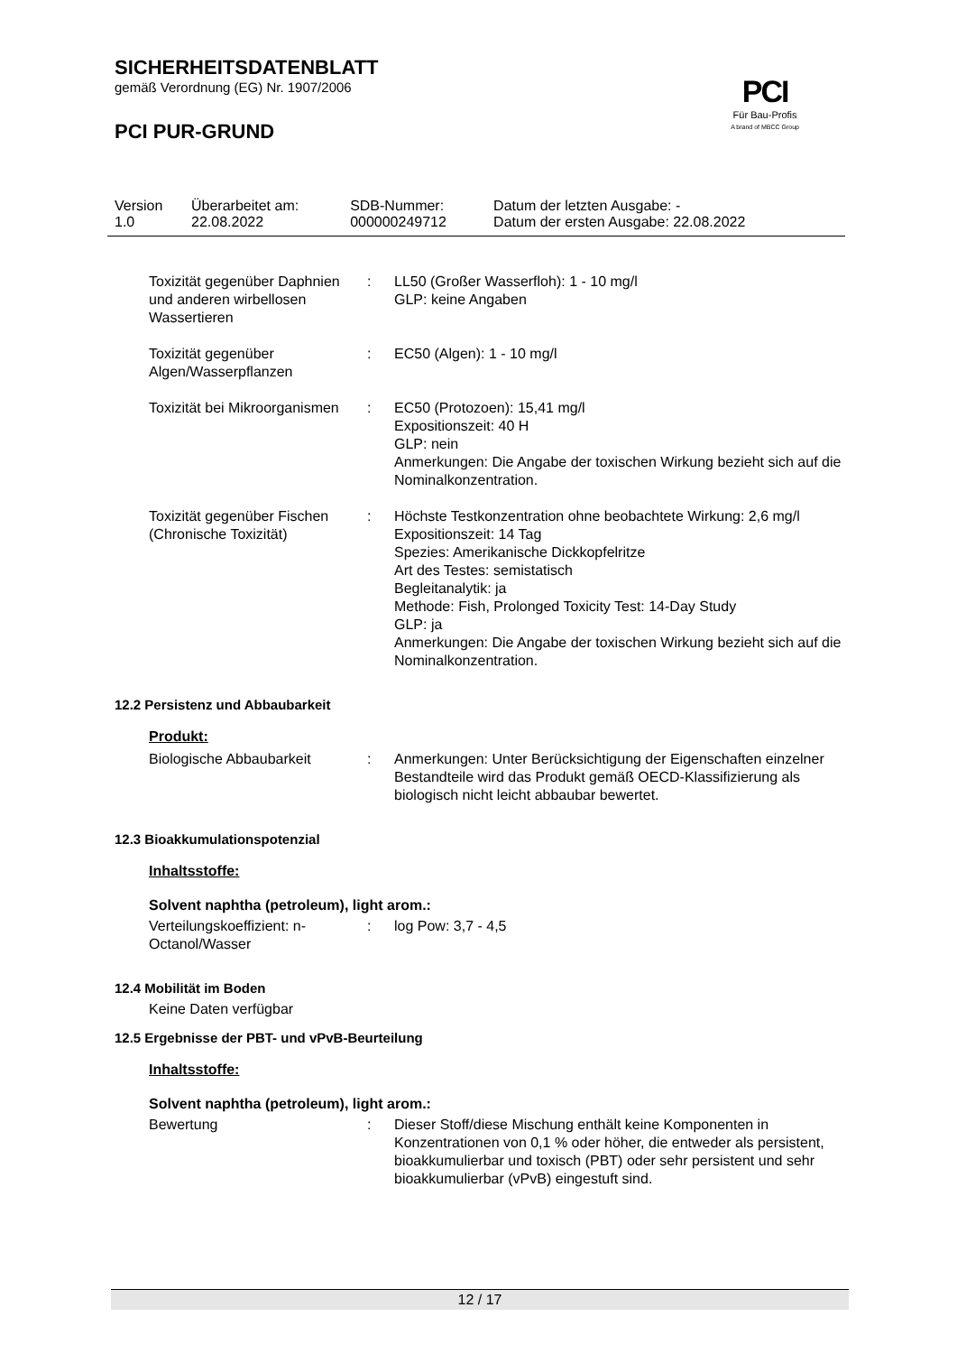PCI
Für Bau-Profis
A brand of MBCC Group
SICHERHEITSDATENBLATT
gemäß Verordnung (EG) Nr. 1907/2006
PCI PUR-GRUND
| Version 1.0 | Überarbeitet am: 22.08.2022 | SDB-Nummer: 000000249712 | Datum der letzten Ausgabe: - Datum der ersten Ausgabe: 22.08.2022 |
| Toxizität gegenüber Daphnien und anderen wirbellosen Wassertieren | : | LL50 (Großer Wasserfloh): 1 - 10 mg/l GLP: keine Angaben |
| Toxizität gegenüber Algen/Wasserpflanzen | : | EC50 (Algen): 1 - 10 mg/l |
| Toxizität bei Mikroorganismen | : | EC50 (Protozoen): 15,41 mg/l Expositionszeit: 40 H GLP: nein Anmerkungen: Die Angabe der toxischen Wirkung bezieht sich auf die Nominalkonzentration. |
| Toxizität gegenüber Fischen (Chronische Toxizität) | : | Höchste Testkonzentration ohne beobachtete Wirkung: 2,6 mg/l Expositionszeit: 14 Tag Spezies: Amerikanische Dickkopfelritze Art des Testes: semistatisch Begleitanalytik: ja Methode: Fish, Prolonged Toxicity Test: 14-Day Study GLP: ja Anmerkungen: Die Angabe der toxischen Wirkung bezieht sich auf die Nominalkonzentration. |
12.2 Persistenz und Abbaubarkeit
Produkt:
| Biologische Abbaubarkeit | : | Anmerkungen: Unter Berücksichtigung der Eigenschaften einzelner Bestandteile wird das Produkt gemäß OECD-Klassifizierung als biologisch nicht leicht abbaubar bewertet. |
12.3 Bioakkumulationspotenzial
Inhaltsstoffe:
Solvent naphtha (petroleum), light arom.:
| Verteilungskoeffizient: n-Octanol/Wasser | : | log Pow: 3,7 - 4,5 |
12.4 Mobilität im Boden
Keine Daten verfügbar
12.5 Ergebnisse der PBT- und vPvB-Beurteilung
Inhaltsstoffe:
Solvent naphtha (petroleum), light arom.:
| Bewertung | : | Dieser Stoff/diese Mischung enthält keine Komponenten in Konzentrationen von 0,1 % oder höher, die entweder als persistent, bioakkumulierbar und toxisch (PBT) oder sehr persistent und sehr bioakkumulierbar (vPvB) eingestuft sind. |
12 / 17